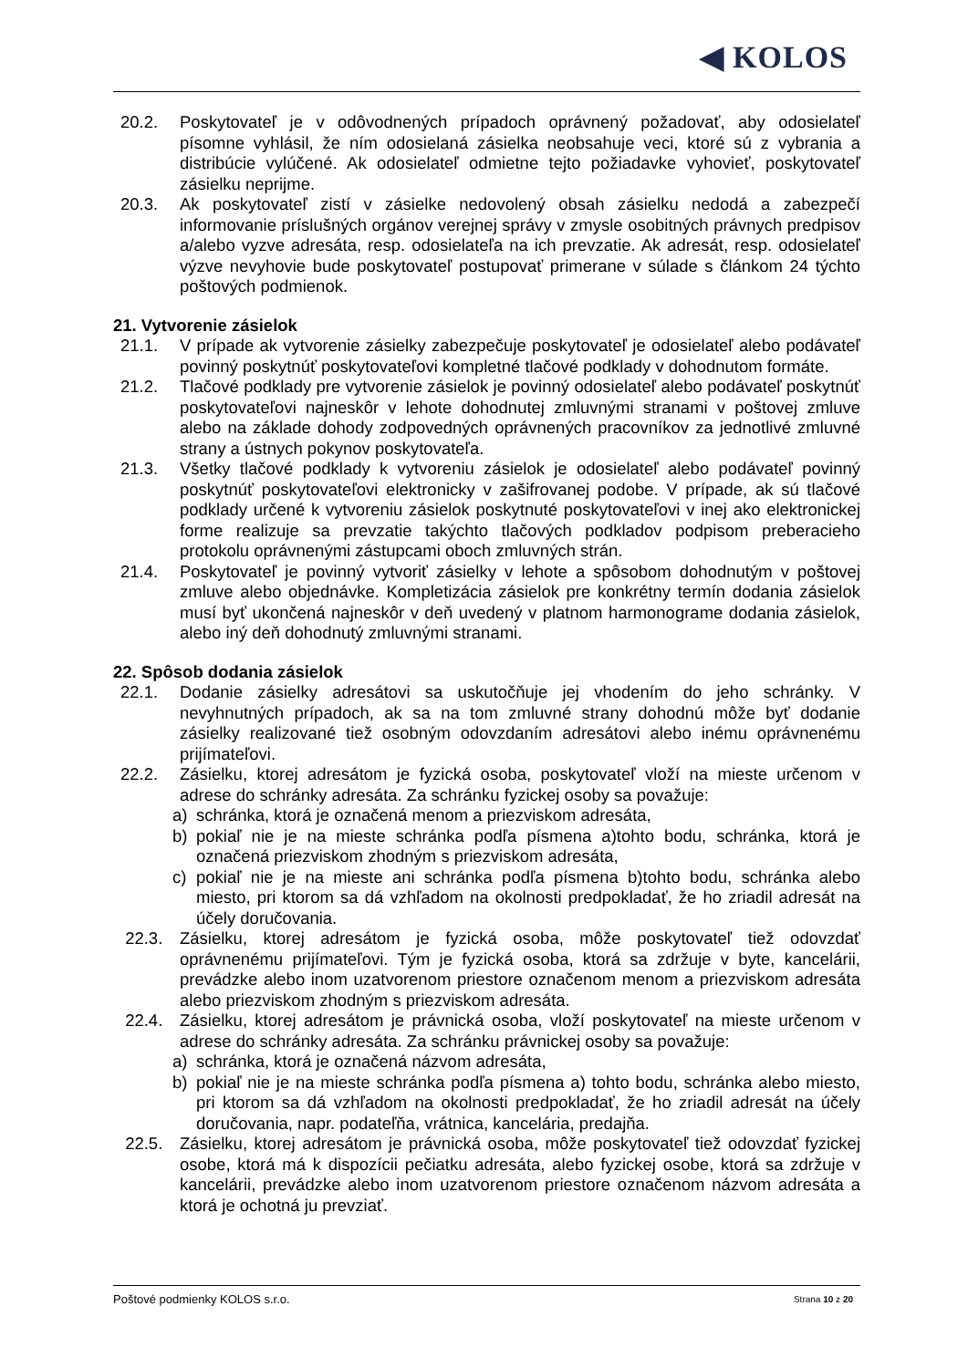◀ KOLOS
20.2. Poskytovateľ je v odôvodnených prípadoch oprávnený požadovať, aby odosielateľ písomne vyhlásil, že ním odosielaná zásielka neobsahuje veci, ktoré sú z vybrania a distribúcie vylúčené. Ak odosielateľ odmietne tejto požiadavke vyhovieť, poskytovateľ zásielku neprijme.
20.3. Ak poskytovateľ zistí v zásielke nedovolený obsah zásielku nedodá a zabezpečí informovanie príslušných orgánov verejnej správy v zmysle osobitných právnych predpisov a/alebo vyzve adresáta, resp. odosielateľa na ich prevzatie. Ak adresát, resp. odosielateľ výzve nevyhovie bude poskytovateľ postupovať primerane v súlade s článkom 24 týchto poštových podmienok.
21. Vytvorenie zásielok
21.1. V prípade ak vytvorenie zásielky zabezpečuje poskytovateľ je odosielateľ alebo podávateľ povinný poskytnúť poskytovateľovi kompletné tlačové podklady v dohodnutom formáte.
21.2. Tlačové podklady pre vytvorenie zásielok je povinný odosielateľ alebo podávateľ poskytnúť poskytovateľovi najneskôr v lehote dohodnutej zmluvnými stranami v poštovej zmluve alebo na základe dohody zodpovedných oprávnených pracovníkov za jednotlivé zmluvné strany a ústnych pokynov poskytovateľa.
21.3. Všetky tlačové podklady k vytvoreniu zásielok je odosielateľ alebo podávateľ povinný poskytnúť poskytovateľovi elektronicky v zašifrovanej podobe. V prípade, ak sú tlačové podklady určené k vytvoreniu zásielok poskytnuté poskytovateľovi v inej ako elektronickej forme realizuje sa prevzatie takýchto tlačových podkladov podpisom preberacieho protokolu oprávnenými zástupcami oboch zmluvných strán.
21.4. Poskytovateľ je povinný vytvoriť zásielky v lehote a spôsobom dohodnutým v poštovej zmluve alebo objednávke. Kompletizácia zásielok pre konkrétny termín dodania zásielok musí byť ukončená najneskôr v deň uvedený v platnom harmonograme dodania zásielok, alebo iný deň dohodnutý zmluvnými stranami.
22. Spôsob dodania zásielok
22.1. Dodanie zásielky adresátovi sa uskutočňuje jej vhodením do jeho schránky. V nevyhnutných prípadoch, ak sa na tom zmluvné strany dohodnú môže byť dodanie zásielky realizované tiež osobným odovzdaním adresátovi alebo inému oprávnenému prijímateľovi.
22.2. Zásielku, ktorej adresátom je fyzická osoba, poskytovateľ vloží na mieste určenom v adrese do schránky adresáta. Za schránku fyzickej osoby sa považuje:
a) schránka, ktorá je označená menom a priezviskom adresáta,
b) pokiaľ nie je na mieste schránka podľa písmena a)tohto bodu, schránka, ktorá je označená priezviskom zhodným s priezviskom adresáta,
c) pokiaľ nie je na mieste ani schránka podľa písmena b)tohto bodu, schránka alebo miesto, pri ktorom sa dá vzhľadom na okolnosti predpokladať, že ho zriadil adresát na účely doručovania.
22.3. Zásielku, ktorej adresátom je fyzická osoba, môže poskytovateľ tiež odovzdať oprávnenému prijímateľovi. Tým je fyzická osoba, ktorá sa zdržuje v byte, kancelárii, prevádzke alebo inom uzatvorenom priestore označenom menom a priezviskom adresáta alebo priezviskom zhodným s priezviskom adresáta.
22.4. Zásielku, ktorej adresátom je právnická osoba, vloží poskytovateľ na mieste určenom v adrese do schránky adresáta. Za schránku právnickej osoby sa považuje:
a) schránka, ktorá je označená názvom adresáta,
b) pokiaľ nie je na mieste schránka podľa písmena a) tohto bodu, schránka alebo miesto, pri ktorom sa dá vzhľadom na okolnosti predpokladať, že ho zriadil adresát na účely doručovania, napr. podateľňa, vrátnica, kancelária, predajňa.
22.5. Zásielku, ktorej adresátom je právnická osoba, môže poskytovateľ tiež odovzdať fyzickej osobe, ktorá má k dispozícii pečiatku adresáta, alebo fyzickej osobe, ktorá sa zdržuje v kancelárii, prevádzke alebo inom uzatvorenom priestore označenom názvom adresáta a ktorá je ochotná ju prevziať.
Poštové podmienky KOLOS s.r.o. Strana 10 z 20